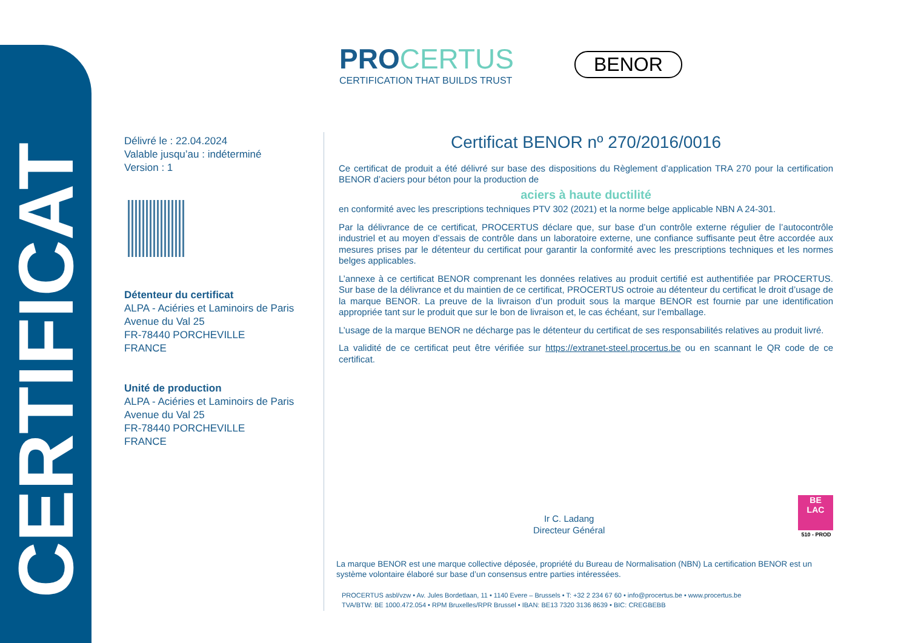CERTIFICAT
PROCERTUS
CERTIFICATION THAT BUILDS TRUST
BENOR
Délivré le : 22.04.2024
Valable jusqu’au : indéterminé
Version : 1
Détenteur du certificat
ALPA - Aciéries et Laminoirs de Paris
Avenue du Val 25
FR-78440 PORCHEVILLE
FRANCE
Unité de production
ALPA - Aciéries et Laminoirs de Paris
Avenue du Val 25
FR-78440 PORCHEVILLE
FRANCE
Certificat BENOR nº 270/2016/0016
Ce certificat de produit a été délivré sur base des dispositions du Règlement d’application TRA 270 pour la certification BENOR d’aciers pour béton pour la production de
aciers à haute ductilité
en conformité avec les prescriptions techniques PTV 302 (2021) et la norme belge applicable NBN A 24-301.
Par la délivrance de ce certificat, PROCERTUS déclare que, sur base d’un contrôle externe régulier de l’autocontrôle industriel et au moyen d’essais de contrôle dans un laboratoire externe, une confiance suffisante peut être accordée aux mesures prises par le détenteur du certificat pour garantir la conformité avec les prescriptions techniques et les normes belges applicables.
L’annexe à ce certificat BENOR comprenant les données relatives au produit certifié est authentifiée par PROCERTUS. Sur base de la délivrance et du maintien de ce certificat, PROCERTUS octroie au détenteur du certificat le droit d’usage de la marque BENOR. La preuve de la livraison d’un produit sous la marque BENOR est fournie par une identification appropriée tant sur le produit que sur le bon de livraison et, le cas échéant, sur l’emballage.
L’usage de la marque BENOR ne décharge pas le détenteur du certificat de ses responsabilités relatives au produit livré.
La validité de ce certificat peut être vérifiée sur https://extranet-steel.procertus.be ou en scannant le QR code de ce certificat.
Ir C. Ladang
Directeur Général
BE
LAC
510 - PROD
La marque BENOR est une marque collective déposée, propriété du Bureau de Normalisation (NBN) La certification BENOR est un système volontaire élaboré sur base d’un consensus entre parties intéressées.
PROCERTUS asbl/vzw • Av. Jules Bordetlaan, 11 • 1140 Evere – Brussels • T: +32 2 234 67 60 • info@procertus.be • www.procertus.be
TVA/BTW: BE 1000.472.054 • RPM Bruxelles/RPR Brussel • IBAN: BE13 7320 3136 8639 • BIC: CREGBEBB